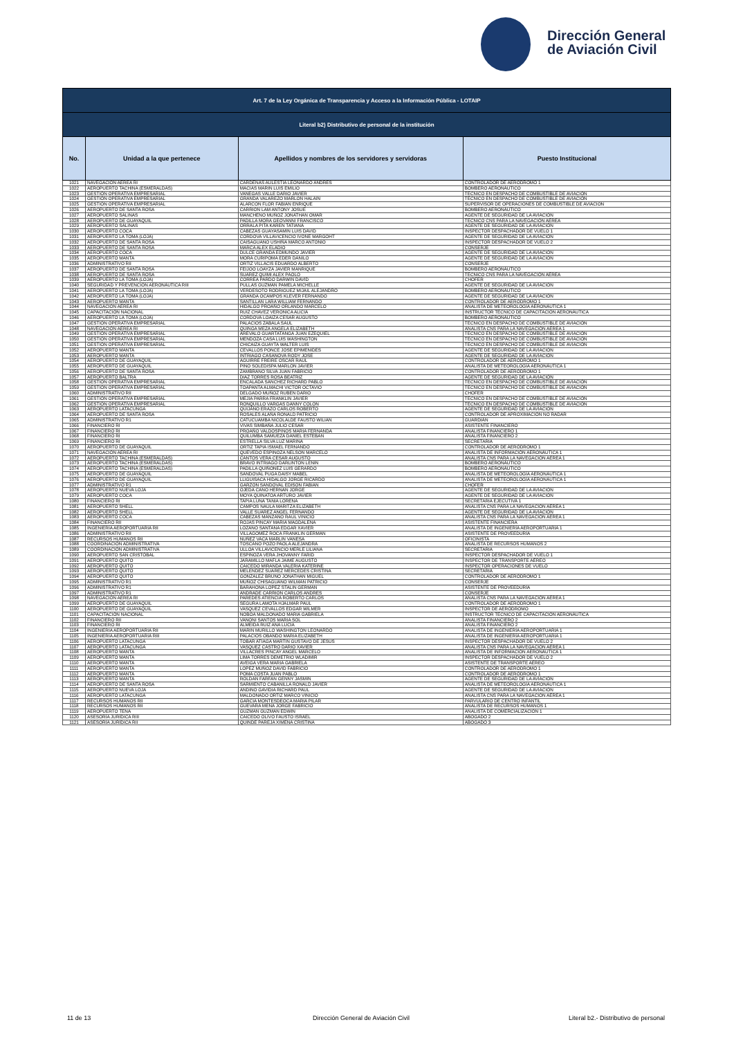Dirección General
de Aviación Civil
| Art. 7 de la Ley Orgánica de Transparencia y Acceso a la Información Pública - LOTAIP | | | |
| --- | --- | --- | --- |
| Literal b2) Distributivo de personal de la institución | | | |
| No. | Unidad a la que pertenece | Apellidos y nombres de los servidores y servidoras | Puesto Institucional |
| 1021 | NAVEGACIÓN AÉREA RI | CARDENAS AULESTIA LEONARDO ANDRES | CONTROLADOR DE AERÓDROMO 1 |
| 1022 | AEROPUERTO TACHINA (ESMERALDAS) | MACIAS MARIN LUIS EMILIO | BOMBERO AERONÁUTICO |
| 1023 | GESTIÓN OPERATIVA EMPRESARIAL | VANEGAS VALLE DARIO JAVIER | TÉCNICO EN DESPACHO DE COMBUSTIBLE DE AVIACIÓN |
| 1024 | GESTIÓN OPERATIVA EMPRESARIAL | GRANDA VALAREZO MARLON HALAIN | TÉCNICO EN DESPACHO DE COMBUSTIBLE DE AVIACIÓN |
| 1025 | GESTIÓN OPERATIVA EMPRESARIAL | ALARCON FLOR FABIAN ENRIQUE | SUPERVISOR DE OPERACIONES DE COMBUSTIBLE DE AVIACION |
| 1026 | AEROPUERTO DE SANTA ROSA | CARRION LAM ANTONY JOSUE | BOMBERO AERONÁUTICO |
| 1027 | AEROPUERTO SALINAS | MANCHENO MUÑOZ JONATHAN OMAR | AGENTE DE SEGURIDAD DE LA AVIACIÓN |
| 1028 | AEROPUERTO DE GUAYAQUIL | PADILLA MORA GEOVANNI FRANCISCO | TÉCNICO CNS PARA LA NAVEGACIÓN AÉREA |
| 1029 | AEROPUERTO SALINAS | ORRALA PITA KAREN TATIANA | AGENTE DE SEGURIDAD DE LA AVIACIÓN |
| 1030 | AEROPUERTO COCA | CABEZAS GUAYASAMIN LUIS DAVID | INSPECTOR DESPACHADOR DE VUELO 1 |
| 1031 | AEROPUERTO LA TOMA (LOJA) | CORDOVA VILLAVICENCIO IVONE MARGOHT | AGENTE DE SEGURIDAD DE LA AVIACIÓN |
| 1032 | AEROPUERTO DE SANTA ROSA | CAISAGUANO USHIÑA MARCO ANTONIO | INSPECTOR DESPACHADOR DE VUELO 2 |
| 1033 | AEROPUERTO DE SANTA ROSA | MARCA ALEX ELADIO | CONSERJE |
| 1034 | AEROPUERTO COCA | DULCE GRANDA EDMUNDO JAVIER | AGENTE DE SEGURIDAD DE LA AVIACIÓN |
| 1035 | AEROPUERTO MANTA | MORA CURIPOMA EDER DANILO | AGENTE DE SEGURIDAD DE LA AVIACIÓN |
| 1036 | ADMINISTRATIVO RII | ORTIZ VILLACIS EDUARDO ALBERTO | CONSERJE |
| 1037 | AEROPUERTO DE SANTA ROSA | FEIJOO LOAYZA JAVIER MANRIQUE | BOMBERO AERONÁUTICO |
| 1038 | AEROPUERTO DE SANTA ROSA | SUAREZ QUIMI ALEX PAOLO | TÉCNICO CNS PARA LA NAVEGACIÓN AÉREA |
| 1039 | AEROPUERTO LA TOMA (LOJA) | CORREA PARDO DARWIN DAVID | CHOFER |
| 1040 | SEGURIDAD Y PREVENCIÓN AERONÁUTICA RIII | PULLAS GUZMAN PAMELA MICHELLE | AGENTE DE SEGURIDAD DE LA AVIACIÓN |
| 1041 | AEROPUERTO LA TOMA (LOJA) | VERDESOTO RODRIGUEZ MIJAIL ALEJANDRO | BOMBERO AERONÁUTICO |
| 1042 | AEROPUERTO LA TOMA (LOJA) | GRANDA OCAMPOS KLEVER FERNANDO | AGENTE DE SEGURIDAD DE LA AVIACIÓN |
| 1043 | AEROPUERTO MANTA | SANTILLAN LARA WILLIAM FERNANDO | CONTROLADOR DE AERÓDROMO 1 |
| 1044 | NAVEGACIÓN AÉREA RI | HIDALGO PROAÑO ORLANDO MARCELO | ANALISTA DE METEOROLOGÍA AERONÁUTICA 1 |
| 1045 | CAPACITACIÓN NACIONAL | RUIZ CHAVEZ VERONICA ALICIA | INSTRUCTOR TÉCNICO DE CAPACITACIÓN AERONÁUTICA |
| 1046 | AEROPUERTO LA TOMA (LOJA) | CORDOVA LOAIZA CESAR AUGUSTO | BOMBERO AERONÁUTICO |
| 1047 | GESTIÓN OPERATIVA EMPRESARIAL | PALACIOS ZABALA SAUL | TÉCNICO EN DESPACHO DE COMBUSTIBLE DE AVIACIÓN |
| 1048 | NAVEGACIÓN AÉREA RI | QUINGA MEZA ANGELA ELIZABETH | ANALISTA CNS PARA LA NAVEGACIÓN AÉREA 1 |
| 1049 | GESTIÓN OPERATIVA EMPRESARIAL | AREVALO GUARTATANGA JUAN EZEQUIEL | TÉCNICO EN DESPACHO DE COMBUSTIBLE DE AVIACIÓN |
| 1050 | GESTIÓN OPERATIVA EMPRESARIAL | MENDOZA CASA LUIS WASHINGTON | TÉCNICO EN DESPACHO DE COMBUSTIBLE DE AVIACIÓN |
| 1051 | GESTIÓN OPERATIVA EMPRESARIAL | CHICAIZA GUAYTA WALTER LUIS | TÉCNICO EN DESPACHO DE COMBUSTIBLE DE AVIACIÓN |
| 1052 | AEROPUERTO MANTA | CEVALLOS PONCE JOSE EPIMENIDES | AGENTE DE SEGURIDAD DE LA AVIACIÓN |
| 1053 | AEROPUERTO MANTA | INTRIAGO CASANOVA RODY JOSE | AGENTE DE SEGURIDAD DE LA AVIACIÓN |
| 1054 | AEROPUERTO DE GUAYAQUIL | AGUIRRE FREIRE OSCAR RAUL | CONTROLADOR DE AERÓDROMO 1 |
| 1055 | AEROPUERTO DE GUAYAQUIL | PINO SOLEDISPA MARLON JAVIER | ANALISTA DE METEOROLOGÍA AERONÁUTICA 1 |
| 1056 | AEROPUERTO DE SANTA ROSA | ZAMBRANO SILVA JUAN FABRICIO | CONTROLADOR DE AERÓDROMO 1 |
| 1057 | AEROPUERTO BALTRA | DIAZ TORRES ROSA BEATRIZ | AGENTE DE SEGURIDAD DE LA AVIACIÓN |
| 1058 | GESTIÓN OPERATIVA EMPRESARIAL | ENCALADA SANCHEZ RICHARD PABLO | TÉCNICO EN DESPACHO DE COMBUSTIBLE DE AVIACIÓN |
| 1059 | GESTIÓN OPERATIVA EMPRESARIAL | TOAPANTA ALMACHI VICTOR OCTAVIO | TÉCNICO EN DESPACHO DE COMBUSTIBLE DE AVIACIÓN |
| 1060 | ADMINISTRATIVO RII | DELGADO MUÑOZ RUBEN DARIO | CHOFER |
| 1061 | GESTIÓN OPERATIVA EMPRESARIAL | MEJIA PARRA FRANKLIN JAVIER | TÉCNICO EN DESPACHO DE COMBUSTIBLE DE AVIACIÓN |
| 1062 | GESTIÓN OPERATIVA EMPRESARIAL | RONQUILLO VARGAS DANNY COLON | TÉCNICO EN DESPACHO DE COMBUSTIBLE DE AVIACIÓN |
| 1063 | AEROPUERTO LATACUNGA | QUIJANO ERAZO CARLOS ROBERTO | AGENTE DE SEGURIDAD DE LA AVIACIÓN |
| 1064 | AEROPUERTO DE SANTA ROSA | ROSALES ALAÑA RONALD PATRICIO | CONTROLADOR DE APROXIMACIÓN NO RADAR |
| 1065 | ADMINISTRATIVO R1 | CATUCUAMBA NICOLALDE FAUSTO WILIAN | GUARDIÁN |
| 1066 | FINANCIERO RI | VIVAS SIMBAÑA JULIO CESAR | ASISTENTE FINANCIERO |
| 1067 | FINANCIERO RI | PROAÑO VALDOSPINOS MARIA FERNANDA | ANALISTA FINANCIERO 1 |
| 1068 | FINANCIERO RI | QUILUMBA SAMUEZA DANIEL ESTEBAN | ANALISTA FINANCIERO 2 |
| 1069 | FINANCIERO RI | ESTRELLA SILVA LUZ MARINA | SECRETARIA |
| 1070 | AEROPUERTO DE GUAYAQUIL | ORTIZ TAPIA ISMAEL FERNANDO | CONTROLADOR DE AERÓDROMO 1 |
| 1071 | NAVEGACIÓN AÉREA RI | QUEVEDO ESPINOZA NELSON MARCELO | ANALISTA DE INFORMACIÓN AERONÁUTICA 1 |
| 1072 | AEROPUERTO TACHINA (ESMERALDAS) | CANTOS VERA CESAR AUGUSTO | ANALISTA CNS PARA LA NAVEGACIÓN AÉREA 1 |
| 1073 | AEROPUERTO TACHINA (ESMERALDAS) | BRAVO INTRIAGO DARLINTON LENIN | BOMBERO AERONÁUTICO |
| 1074 | AEROPUERTO TACHINA (ESMERALDAS) | PADILLA QUIÑONEZ LUIS GERARDO | BOMBERO AERONÁUTICO |
| 1075 | AEROPUERTO DE GUAYAQUIL | SANDOVAL PUGA DAISY MABEL | ANALISTA DE METEOROLOGÍA AERONÁUTICA 1 |
| 1076 | AEROPUERTO DE GUAYAQUIL | LLIGUISACA HIDALGO JORGE RICARDO | ANALISTA DE METEOROLOGÍA AERONÁUTICA 1 |
| 1077 | ADMINISTRATIVO R1 | GARZON SANDOVAL EDISON FABIAN | CHOFER |
| 1078 | AEROPUERTO NUEVA LOJA | OJEDA CANO HERNAN JORGE | AGENTE DE SEGURIDAD DE LA AVIACIÓN |
| 1079 | AEROPUERTO COCA | MOYA QUINATOA ARTURO JAVIER | AGENTE DE SEGURIDAD DE LA AVIACIÓN |
| 1080 | FINANCIERO RI | TAPIA LUNA TANIA LORENA | SECRETARIA EJECUTIVA 1 |
| 1081 | AEROPUERTO SHELL | CAMPOS NAULA MARITZA ELIZABETH | ANALISTA CNS PARA LA NAVEGACIÓN AÉREA 1 |
| 1082 | AEROPUERTO SHELL | VALLE SUAREZ ANGEL FERNANDO | AGENTE DE SEGURIDAD DE LA AVIACIÓN |
| 1083 | AEROPUERTO COCA | CABEZAS MANZANO RAUL VINICIO | ANALISTA CNS PARA LA NAVEGACIÓN AÉREA 1 |
| 1084 | FINANCIERO RII | ROJAS PINCAY MARIA MAGDALENA | ASISTENTE FINANCIERA |
| 1085 | INGENIERÍA AEROPORTUARIA RII | LOZANO SANTANA EDGAR XAVIER | ANALISTA DE INGENIERÍA AEROPORTUARIA 1 |
| 1086 | ADMINISTRATIVO RII | VILLAGOMEZ ROCA FRANKLIN GERMAN | ASISTENTE DE PROVEEDURÍA |
| 1087 | RECURSOS HUMANOS RII | NUÑEZ VACA MARLIN VANESA | OFICINISTA |
| 1088 | COORDINACIÓN ADMINISTRATIVA | TOSCANO POZO PAOLA ALEJANDRA | ANALISTA DE RECURSOS HUMANOS 2 |
| 1089 | COORDINACIÓN ADMINISTRATIVA | ULLOA VILLAVICENCIO MERLE LILIANA | SECRETARIA |
| 1090 | AEROPUERTO SAN CRISTÓBAL | ESPINOZA VERA JHOVANNY FARID | INSPECTOR DESPACHADOR DE VUELO 1 |
| 1091 | AEROPUERTO QUITO | JARAMILLO MAFLA JAIME AUGUSTO | INSPECTOR DE TRANSPORTE AÉREO |
| 1092 | AEROPUERTO QUITO | CAICEDO MIRANDA VALERIA KATERINE | INSPECTOR OPERACIONES DE VUELO |
| 1093 | AEROPUERTO QUITO | MELENDEZ SUAREZ MERCEDES CRISTINA | SECRETARIA |
| 1094 | AEROPUERTO QUITO | GONZALEZ BRUNO JONATHAN MIGUEL | CONTROLADOR DE AERÓDROMO 1 |
| 1095 | ADMINISTRATIVO R1 | MUÑOZ CHISAGUANO WILMAN PATRICIO | CONSERJE |
| 1096 | ADMINISTRATIVO R1 | BARAHONA LOPEZ STALIN GERMAN | ASISTENTE DE PROVEEDURÍA |
| 1097 | ADMINISTRATIVO R1 | ANDRADE CARRION CARLOS ANDRES | CONSERJE |
| 1098 | NAVEGACIÓN AÉREA RI | PAREDES ATIENCIA ROBERTO CARLOS | ANALISTA CNS PARA LA NAVEGACIÓN AÉREA 1 |
| 1099 | AEROPUERTO DE GUAYAQUIL | SEGURA LAMOTA HJALMAR PAUL | CONTROLADOR DE AERÓDROMO 1 |
| 1100 | AEROPUERTO DE GUAYAQUIL | VASQUEZ CEVALLOS EDGAR WILMER | INSPECTOR DE AERÓDROMO |
| 1101 | CAPACITACIÓN NACIONAL | NOBOA MALDONADO MARIA GABRIELA | INSTRUCTOR TÉCNICO DE CAPACITACIÓN AERONÁUTICA |
| 1102 | FINANCIERO RII | VANONI SANTOS MARIA SOL | ANALISTA FINANCIERO 2 |
| 1103 | FINANCIERO RI | ALMEIDA RUIZ ANA LUCIA | ANALISTA FINANCIERO 2 |
| 1104 | INGENIERÍA AEROPORTUARIA RII | MARIN MURILLO WASHINGTON LEONARDO | ANALISTA DE INGENIERÍA AEROPORTUARIA 1 |
| 1105 | INGENIERÍA AEROPORTUARIA RIII | PALACIOS OBANDO MARIA ELIZABETH | ANALISTA DE INGENIERÍA AEROPORTUARIA 1 |
| 1106 | AEROPUERTO LATACUNGA | TOBAR ATIAGA MARTIN GUSTAVO DE JESUS | INSPECTOR DESPACHADOR DE VUELO 2 |
| 1107 | AEROPUERTO LATACUNGA | VASQUEZ CASTRO DARIO XAVIER | ANALISTA CNS PARA LA NAVEGACIÓN AÉREA 1 |
| 1108 | AEROPUERTO MANTA | VILLACRES PINCAY ANGEL MARCELO | ANALISTA DE INFORMACIÓN AERONÁUTICA 1 |
| 1109 | AEROPUERTO MANTA | LIMA TORRES DEMETRIO WLADIMIR | INSPECTOR DESPACHADOR DE VUELO 2 |
| 1110 | AEROPUERTO MANTA | AVEIGA VERA MARIA GABRIELA | ASISTENTE DE TRANSPORTE AÉREO |
| 1111 | AEROPUERTO MANTA | LOPEZ MUÑOZ DAVID FABRICIO | CONTROLADOR DE AERÓDROMO 1 |
| 1112 | AEROPUERTO MANTA | POMA COSTA JUAN PABLO | CONTROLADOR DE AERÓDROMO 1 |
| 1113 | AEROPUERTO MANTA | ROLDAN FARFAN GENNY JASMIN | AGENTE DE SEGURIDAD DE LA AVIACIÓN |
| 1114 | AEROPUERTO DE SANTA ROSA | SARMIENTO CABANILLA RONALD JAVIER | ANALISTA DE METEOROLOGÍA AERONÁUTICA 1 |
| 1115 | AEROPUERTO NUEVA LOJA | ANDINO GAVIDIA RICHARD PAUL | AGENTE DE SEGURIDAD DE LA AVIACIÓN |
| 1116 | AEROPUERTO LATACUNGA | MALDONADO ORTIZ MARCO VINICIO | ANALISTA CNS PARA LA NAVEGACIÓN AÉREA 1 |
| 1117 | RECURSOS HUMANOS RII | GARCIA MONTESDEOCA MARIA PILAR | PARVULARIO DE CENTRO INFANTIL |
| 1118 | RECURSOS HUMANOS RII | GUEVARA MENA JORGE FABRICIO | ANALISTA DE RECURSOS HUMANOS 1 |
| 1119 | AEROPUERTO TENA | GUZMAN GUZMAN EDWIN | ANALISTA DE COMERCIALIZACIÓN 1 |
| 1120 | ASESORÍA JURÍDICA RIII | CAICEDO OLIVO FAUSTO ISRAEL | ABOGADO 2 |
| 1121 | ASESORÍA JURÍDICA RII | QUINDE PAREJA XIMENA CRISTINA | ABOGADO 3 |
11 de 13
Dirección General de Aviación Civil
Literal b2.- Distributivo de personal